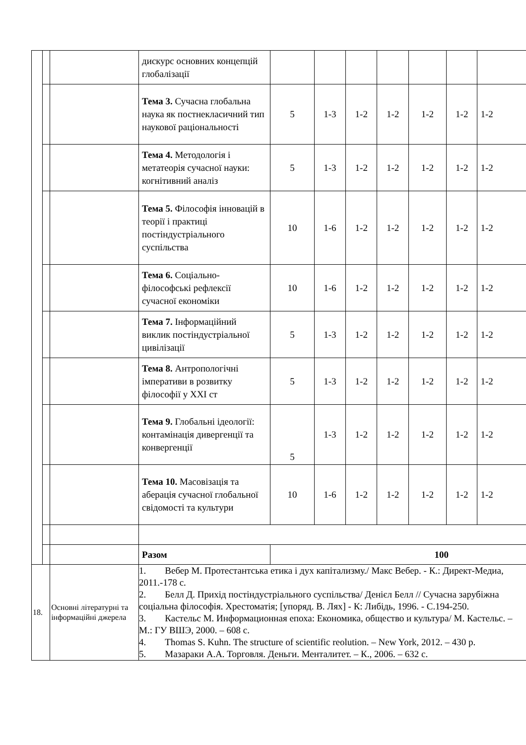| | | | дискурс основних концепцій глобалізації | | | | | | | |
| | | | Тема 3. Сучасна глобальна наука як постнекласичний тип наукової раціональності | 5 | 1-3 | 1-2 | 1-2 | 1-2 | 1-2 | 1-2 |
| | | | Тема 4. Методологія і метатеорія сучасної науки: когнітивний аналіз | 5 | 1-3 | 1-2 | 1-2 | 1-2 | 1-2 | 1-2 |
| | | | Тема 5. Філософія інновацій в теорії і практиці постіндустріального суспільства | 10 | 1-6 | 1-2 | 1-2 | 1-2 | 1-2 | 1-2 |
| | | | Тема 6. Соціально-філософські рефлексії сучасної економіки | 10 | 1-6 | 1-2 | 1-2 | 1-2 | 1-2 | 1-2 |
| | | | Тема 7. Інформаційний виклик постіндустріальної цивілізації | 5 | 1-3 | 1-2 | 1-2 | 1-2 | 1-2 | 1-2 |
| | | | Тема 8. Антропологічні імперативи в розвитку філософії у XXI ст | 5 | 1-3 | 1-2 | 1-2 | 1-2 | 1-2 | 1-2 |
| | | | Тема 9. Глобальні ідеології: контамінація дивергенції та конвергенції | 5 | 1-3 | 1-2 | 1-2 | 1-2 | 1-2 | 1-2 |
| | | | Тема 10. Масовізація та аберація сучасної глобальної свідомості та культури | 10 | 1-6 | 1-2 | 1-2 | 1-2 | 1-2 | 1-2 |
| | | | Разом | 100 | | | | | | |
| 18. | | Основні літературні та інформаційні джерела | 1. Вебер М. Протестантська етика і дух капітализму./ Макс Вебер. - К.: Директ-Медиа, 2011.-178 с. 2. Белл Д. Прихід постіндустріального суспільства/ Денієл Белл // Сучасна зарубіжна соціальна філософія. Хрестоматія; [упоряд. В. Лях] - К: Либідь, 1996. - С.194-250. 3. Кастельс М. Информационная епоха: Економика, общество и культура/ М. Кастельс. – М.: ГУ ВШЭ, 2000. – 608 с. 4. Thomas S. Kuhn. The structure of scientific reolution. – New York, 2012. – 430 p. 5. Мазараки А.А. Торговля. Деньги. Менталитет. – К., 2006. – 632 с. | | | | | | | |